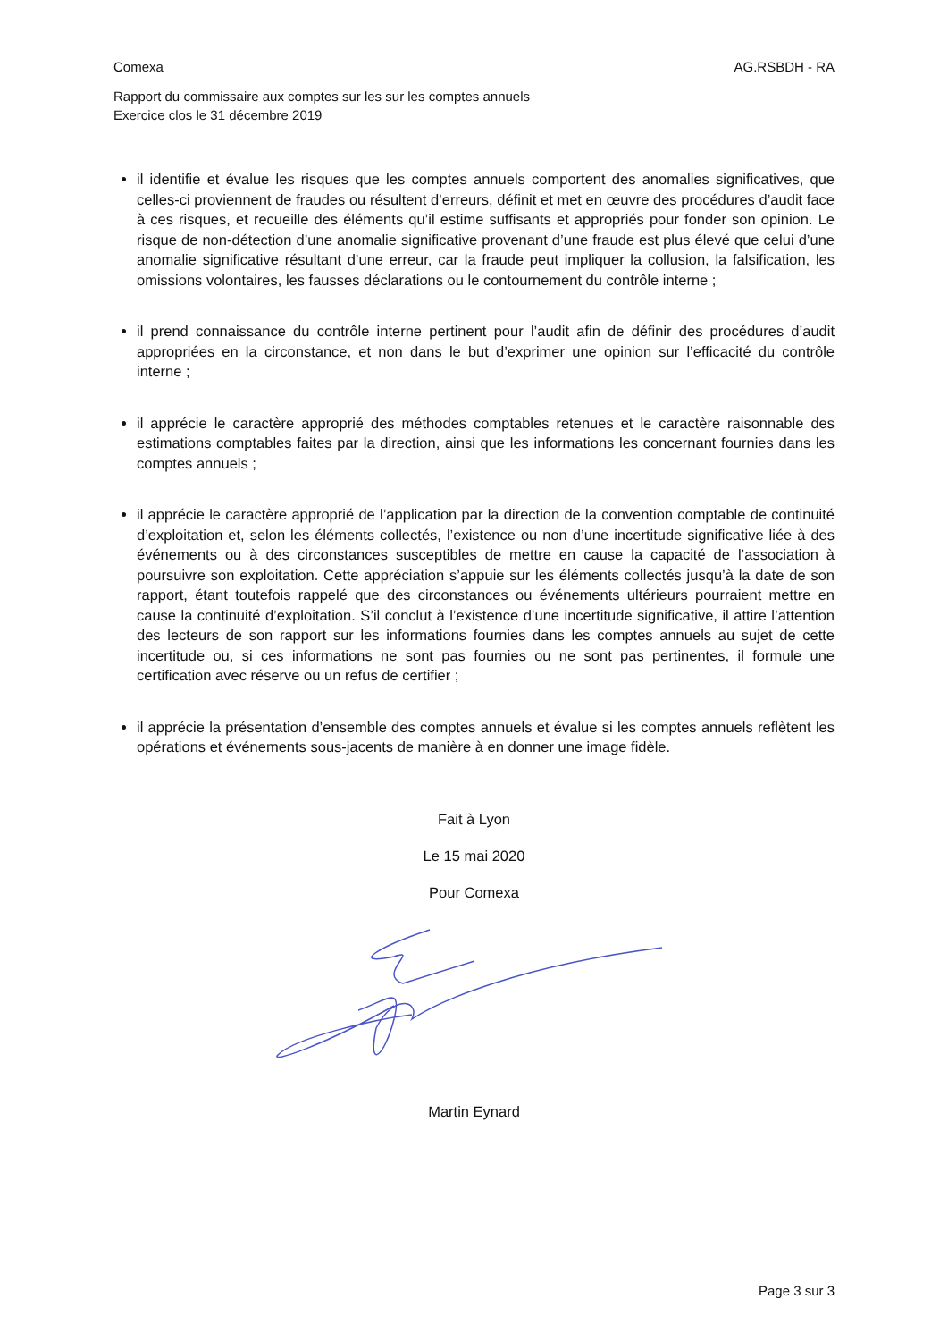Comexa AG.RSBDH - RA
Rapport du commissaire aux comptes sur les sur les comptes annuels
Exercice clos le 31 décembre 2019
il identifie et évalue les risques que les comptes annuels comportent des anomalies significatives, que celles-ci proviennent de fraudes ou résultent d’erreurs, définit et met en œuvre des procédures d’audit face à ces risques, et recueille des éléments qu’il estime suffisants et appropriés pour fonder son opinion. Le risque de non-détection d’une anomalie significative provenant d’une fraude est plus élevé que celui d’une anomalie significative résultant d’une erreur, car la fraude peut impliquer la collusion, la falsification, les omissions volontaires, les fausses déclarations ou le contournement du contrôle interne ;
il prend connaissance du contrôle interne pertinent pour l’audit afin de définir des procédures d’audit appropriées en la circonstance, et non dans le but d’exprimer une opinion sur l’efficacité du contrôle interne ;
il apprécie le caractère approprié des méthodes comptables retenues et le caractère raisonnable des estimations comptables faites par la direction, ainsi que les informations les concernant fournies dans les comptes annuels ;
il apprécie le caractère approprié de l’application par la direction de la convention comptable de continuité d’exploitation et, selon les éléments collectés, l’existence ou non d’une incertitude significative liée à des événements ou à des circonstances susceptibles de mettre en cause la capacité de l’association à poursuivre son exploitation. Cette appréciation s’appuie sur les éléments collectés jusqu’à la date de son rapport, étant toutefois rappelé que des circonstances ou événements ultérieurs pourraient mettre en cause la continuité d’exploitation. S’il conclut à l’existence d’une incertitude significative, il attire l’attention des lecteurs de son rapport sur les informations fournies dans les comptes annuels au sujet de cette incertitude ou, si ces informations ne sont pas fournies ou ne sont pas pertinentes, il formule une certification avec réserve ou un refus de certifier ;
il apprécie la présentation d’ensemble des comptes annuels et évalue si les comptes annuels reflètent les opérations et événements sous-jacents de manière à en donner une image fidèle.
Fait à Lyon
Le 15 mai 2020
Pour Comexa
Martin Eynard
Page 3 sur 3